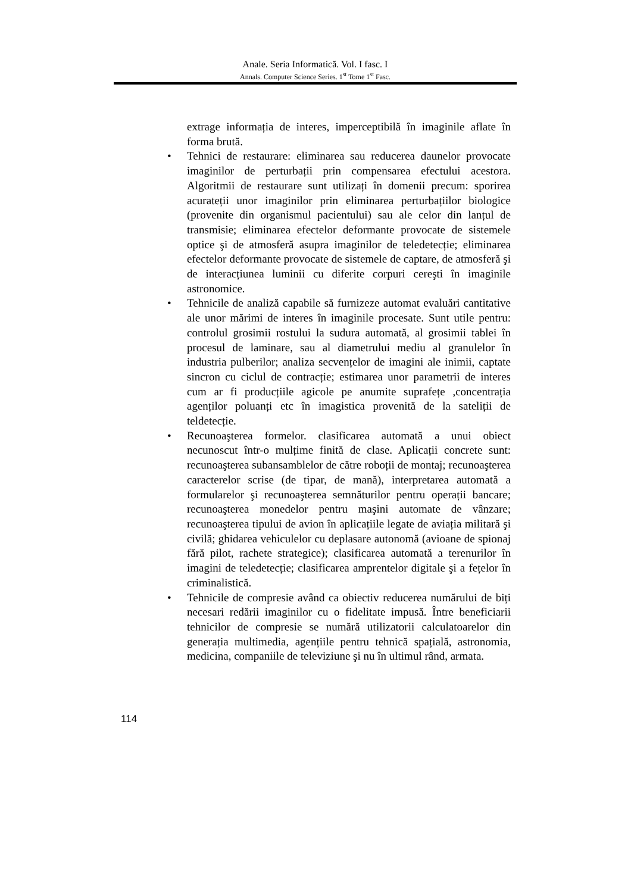Anale. Seria Informatică. Vol. I fasc. I
Annals. Computer Science Series. 1<sup>st</sup> Tome 1<sup>st</sup> Fasc.
extrage informația de interes, imperceptibilă în imaginile aflate în forma brută.
• Tehnici de restaurare: eliminarea sau reducerea daunelor provocate imaginilor de perturbații prin compensarea efectului acestora. Algoritmii de restaurare sunt utilizați în domenii precum: sporirea acurateții unor imaginilor prin eliminarea perturbațiilor biologice (provenite din organismul pacientului) sau ale celor din lanțul de transmisie; eliminarea efectelor deformante provocate de sistemele optice şi de atmosferă asupra imaginilor de teledetecție; eliminarea efectelor deformante provocate de sistemele de captare, de atmosferă şi de interacțiunea luminii cu diferite corpuri cereşti în imaginile astronomice.
• Tehnicile de analiză capabile să furnizeze automat evaluări cantitative ale unor mărimi de interes în imaginile procesate. Sunt utile pentru: controlul grosimii rostului la sudura automată, al grosimii tablei în procesul de laminare, sau al diametrului mediu al granulelor în industria pulberilor; analiza secvențelor de imagini ale inimii, captate sincron cu ciclul de contracție; estimarea unor parametrii de interes cum ar fi producțiile agicole pe anumite suprafețe ,concentrația agenților poluanți etc în imagistica provenită de la sateliții de teldetecție.
• Recunoaşterea formelor. clasificarea automată a unui obiect necunoscut într-o mulțime finită de clase. Aplicații concrete sunt: recunoaşterea subansamblelor de către roboții de montaj; recunoaşterea caracterelor scrise (de tipar, de mană), interpretarea automată a formularelor şi recunoaşterea semnăturilor pentru operații bancare; recunoaşterea monedelor pentru maşini automate de vânzare; recunoaşterea tipului de avion în aplicațiile legate de aviația militară şi civilă; ghidarea vehiculelor cu deplasare autonomă (avioane de spionaj fără pilot, rachete strategice); clasificarea automată a terenurilor în imagini de teledetecție; clasificarea amprentelor digitale şi a fețelor în criminalistică.
• Tehnicile de compresie având ca obiectiv reducerea numărului de biți necesari redării imaginilor cu o fidelitate impusă. Între beneficiarii tehnicilor de compresie se numără utilizatorii calculatoarelor din generația multimedia, agențiile pentru tehnică spațială, astronomia, medicina, companiile de televiziune şi nu în ultimul rând, armata.
114